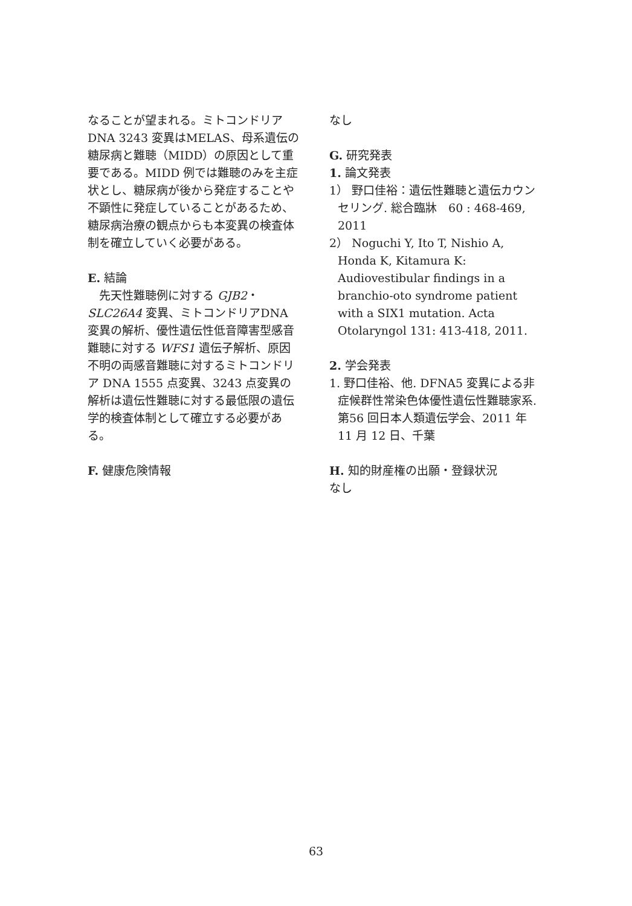なることが望まれる。ミトコンドリアDNA 3243 変異はMELAS、母系遺伝の糖尿病と難聴（MIDD）の原因として重要である。MIDD 例では難聴のみを主症状とし、糖尿病が後から発症することや不顕性に発症していることがあるため、糖尿病治療の観点からも本変異の検査体制を確立していく必要がある。
E. 結論
　先天性難聴例に対する GJB2・SLC26A4 変異、ミトコンドリアDNA変異の解析、優性遺伝性低音障害型感音難聴に対する WFS1 遺伝子解析、原因不明の両感音難聴に対するミトコンドリア DNA 1555 点変異、3243 点変異の解析は遺伝性難聴に対する最低限の遺伝学的検査体制として確立する必要がある。
F. 健康危険情報
なし
G. 研究発表
1. 論文発表
1） 野口佳裕：遺伝性難聴と遺伝カウンセリング. 総合臨牀　60 : 468-469, 2011
2） Noguchi Y, Ito T, Nishio A, Honda K, Kitamura K: Audiovestibular findings in a branchio-oto syndrome patient with a SIX1 mutation. Acta Otolaryngol 131: 413-418, 2011.
2. 学会発表
1. 野口佳裕、他. DFNA5 変異による非症候群性常染色体優性遺伝性難聴家系. 第56 回日本人類遺伝学会、2011 年 11 月 12 日、千葉
H. 知的財産権の出願・登録状況
なし
63